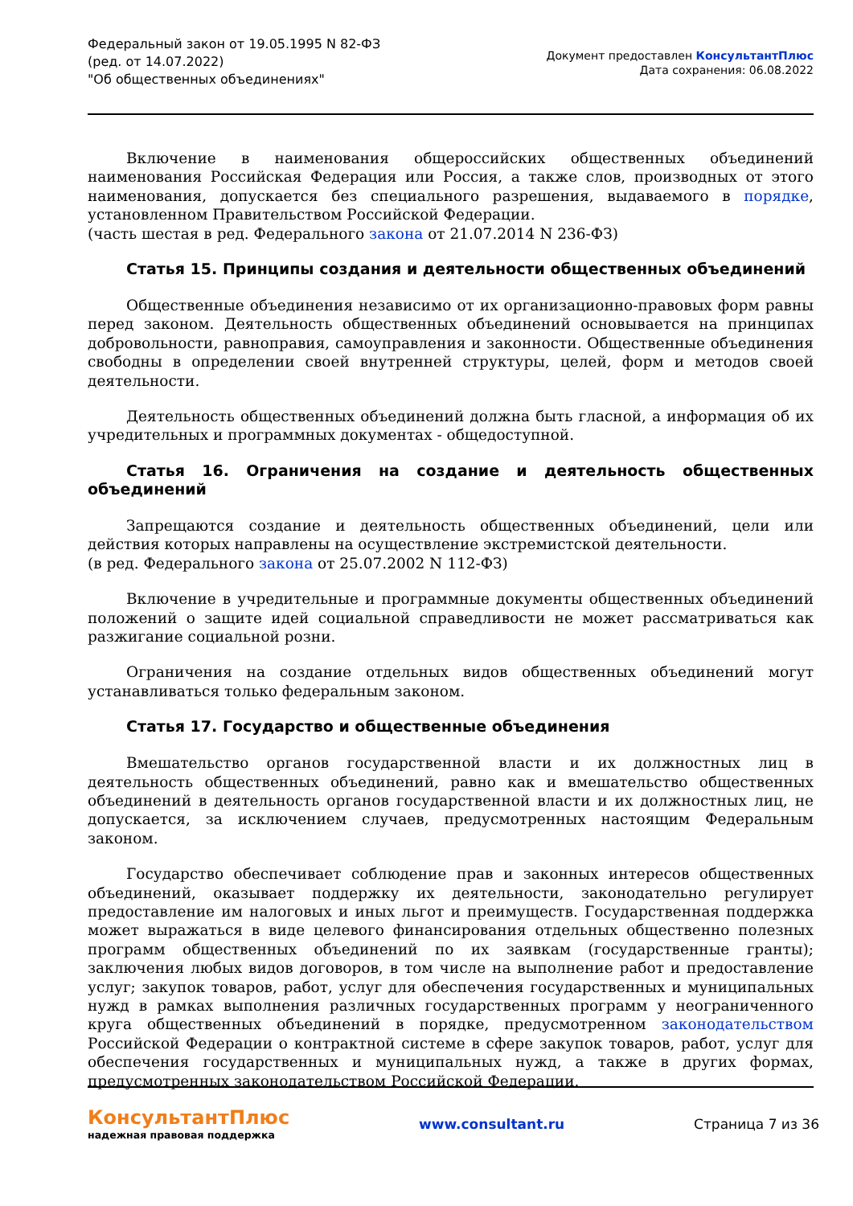Федеральный закон от 19.05.1995 N 82-ФЗ
(ред. от 14.07.2022)
"Об общественных объединениях"
Документ предоставлен КонсультантПлюс
Дата сохранения: 06.08.2022
Включение в наименования общероссийских общественных объединений наименования Российская Федерация или Россия, а также слов, производных от этого наименования, допускается без специального разрешения, выдаваемого в порядке, установленном Правительством Российской Федерации.
(часть шестая в ред. Федерального закона от 21.07.2014 N 236-ФЗ)
Статья 15. Принципы создания и деятельности общественных объединений
Общественные объединения независимо от их организационно-правовых форм равны перед законом. Деятельность общественных объединений основывается на принципах добровольности, равноправия, самоуправления и законности. Общественные объединения свободны в определении своей внутренней структуры, целей, форм и методов своей деятельности.
Деятельность общественных объединений должна быть гласной, а информация об их учредительных и программных документах - общедоступной.
Статья 16. Ограничения на создание и деятельность общественных объединений
Запрещаются создание и деятельность общественных объединений, цели или действия которых направлены на осуществление экстремистской деятельности.
(в ред. Федерального закона от 25.07.2002 N 112-ФЗ)
Включение в учредительные и программные документы общественных объединений положений о защите идей социальной справедливости не может рассматриваться как разжигание социальной розни.
Ограничения на создание отдельных видов общественных объединений могут устанавливаться только федеральным законом.
Статья 17. Государство и общественные объединения
Вмешательство органов государственной власти и их должностных лиц в деятельность общественных объединений, равно как и вмешательство общественных объединений в деятельность органов государственной власти и их должностных лиц, не допускается, за исключением случаев, предусмотренных настоящим Федеральным законом.
Государство обеспечивает соблюдение прав и законных интересов общественных объединений, оказывает поддержку их деятельности, законодательно регулирует предоставление им налоговых и иных льгот и преимуществ. Государственная поддержка может выражаться в виде целевого финансирования отдельных общественно полезных программ общественных объединений по их заявкам (государственные гранты); заключения любых видов договоров, в том числе на выполнение работ и предоставление услуг; закупок товаров, работ, услуг для обеспечения государственных и муниципальных нужд в рамках выполнения различных государственных программ у неограниченного круга общественных объединений в порядке, предусмотренном законодательством Российской Федерации о контрактной системе в сфере закупок товаров, работ, услуг для обеспечения государственных и муниципальных нужд, а также в других формах, предусмотренных законодательством Российской Федерации.
КонсультантПлюс
надежная правовая поддержка
www.consultant.ru Страница 7 из 36